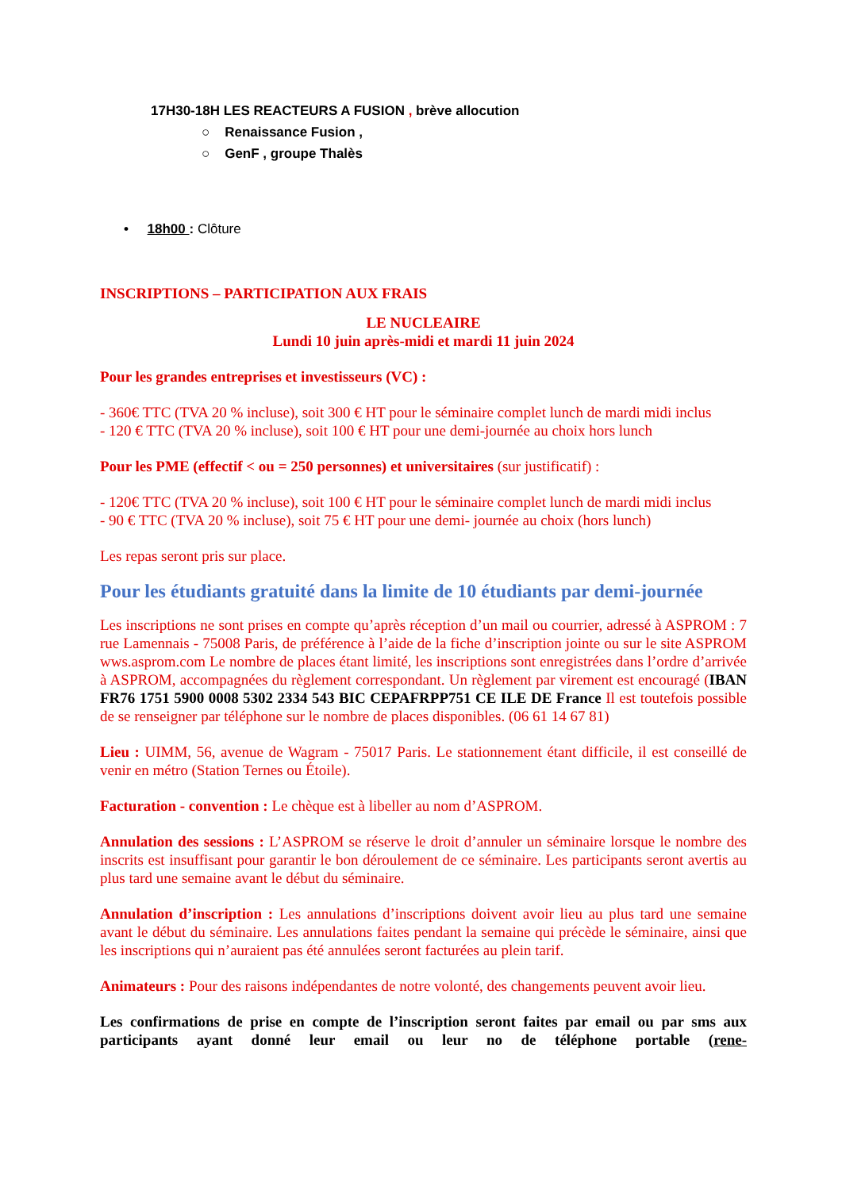17H30-18H LES REACTEURS A FUSION , brève allocution
○ Renaissance Fusion ,
○ GenF , groupe Thalès
• 18h00 : Clôture
INSCRIPTIONS – PARTICIPATION AUX FRAIS
LE NUCLEAIRE
Lundi 10 juin après-midi et mardi 11 juin 2024
Pour les grandes entreprises et investisseurs (VC) :
- 360€ TTC (TVA 20 % incluse), soit 300 € HT pour le séminaire complet lunch de mardi midi inclus
- 120 € TTC (TVA 20 % incluse), soit 100 € HT pour une demi-journée au choix hors lunch
Pour les PME (effectif < ou = 250 personnes) et universitaires (sur justificatif) :
- 120€ TTC (TVA 20 % incluse), soit 100 € HT pour le séminaire complet lunch de mardi midi inclus
- 90 € TTC (TVA 20 % incluse), soit 75 € HT pour une demi- journée au choix (hors lunch)
Les repas seront pris sur place.
Pour les étudiants gratuité dans la limite de 10 étudiants par demi-journée
Les inscriptions ne sont prises en compte qu’après réception d’un mail ou courrier, adressé à ASPROM : 7 rue Lamennais - 75008 Paris, de préférence à l’aide de la fiche d’inscription jointe ou sur le site ASPROM wws.asprom.com Le nombre de places étant limité, les inscriptions sont enregistrées dans l’ordre d’arrivée à ASPROM, accompagnées du règlement correspondant. Un règlement par virement est encouragé (IBAN FR76 1751 5900 0008 5302 2334 543 BIC CEPAFRPP751 CE ILE DE France Il est toutefois possible de se renseigner par téléphone sur le nombre de places disponibles. (06 61 14 67 81)
Lieu : UIMM, 56, avenue de Wagram - 75017 Paris. Le stationnement étant difficile, il est conseillé de venir en métro (Station Ternes ou Étoile).
Facturation - convention : Le chèque est à libeller au nom d’ASPROM.
Annulation des sessions : L’ASPROM se réserve le droit d’annuler un séminaire lorsque le nombre des inscrits est insuffisant pour garantir le bon déroulement de ce séminaire. Les participants seront avertis au plus tard une semaine avant le début du séminaire.
Annulation d’inscription : Les annulations d’inscriptions doivent avoir lieu au plus tard une semaine avant le début du séminaire. Les annulations faites pendant la semaine qui précède le séminaire, ainsi que les inscriptions qui n’auraient pas été annulées seront facturées au plein tarif.
Animateurs : Pour des raisons indépendantes de notre volonté, des changements peuvent avoir lieu.
Les confirmations de prise en compte de l’inscription seront faites par email ou par sms aux participants ayant donné leur email ou leur no de téléphone portable (rene-